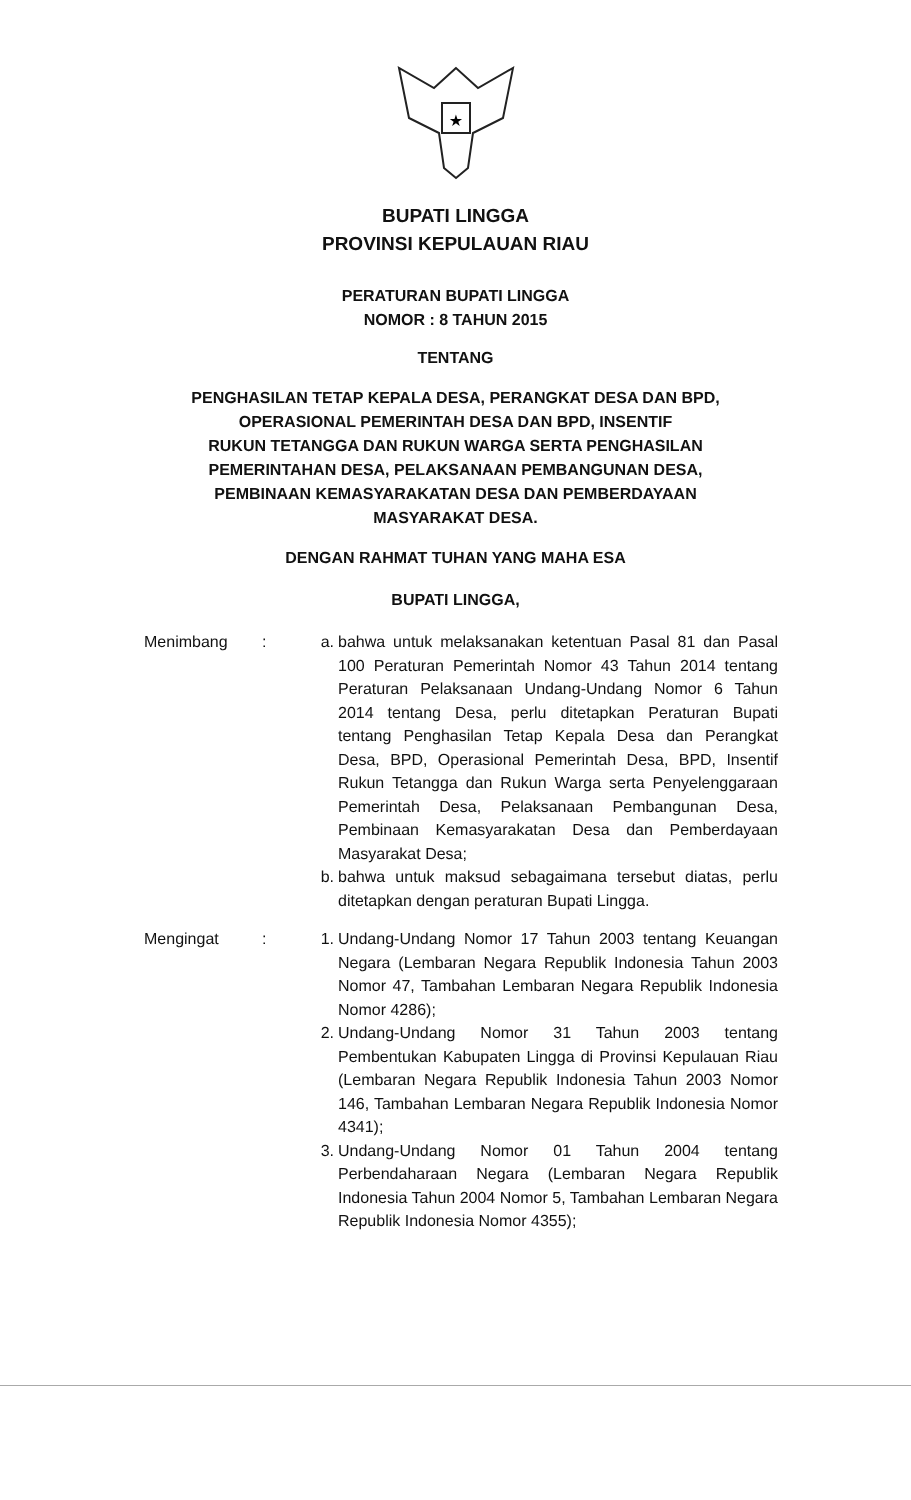★
BUPATI LINGGA
PROVINSI KEPULAUAN RIAU
PERATURAN BUPATI LINGGA
NOMOR : 8 TAHUN 2015
TENTANG
PENGHASILAN TETAP KEPALA DESA, PERANGKAT DESA DAN BPD,
OPERASIONAL PEMERINTAH DESA DAN BPD, INSENTIF
RUKUN TETANGGA DAN RUKUN WARGA SERTA PENGHASILAN
PEMERINTAHAN DESA, PELAKSANAAN PEMBANGUNAN DESA,
PEMBINAAN KEMASYARAKATAN DESA DAN PEMBERDAYAAN
MASYARAKAT DESA.
DENGAN RAHMAT TUHAN YANG MAHA ESA
BUPATI LINGGA,
Menimbang : a. bahwa untuk melaksanakan ketentuan Pasal 81 dan Pasal 100 Peraturan Pemerintah Nomor 43 Tahun 2014 tentang Peraturan Pelaksanaan Undang-Undang Nomor 6 Tahun 2014 tentang Desa, perlu ditetapkan Peraturan Bupati tentang Penghasilan Tetap Kepala Desa dan Perangkat Desa, BPD, Operasional Pemerintah Desa, BPD, Insentif Rukun Tetangga dan Rukun Warga serta Penyelenggaraan Pemerintah Desa, Pelaksanaan Pembangunan Desa, Pembinaan Kemasyarakatan Desa dan Pemberdayaan Masyarakat Desa;
b. bahwa untuk maksud sebagaimana tersebut diatas, perlu ditetapkan dengan peraturan Bupati Lingga.
Mengingat : 1. Undang-Undang Nomor 17 Tahun 2003 tentang Keuangan Negara (Lembaran Negara Republik Indonesia Tahun 2003 Nomor 47, Tambahan Lembaran Negara Republik Indonesia Nomor 4286);
2. Undang-Undang Nomor 31 Tahun 2003 tentang Pembentukan Kabupaten Lingga di Provinsi Kepulauan Riau (Lembaran Negara Republik Indonesia Tahun 2003 Nomor 146, Tambahan Lembaran Negara Republik Indonesia Nomor 4341);
3. Undang-Undang Nomor 01 Tahun 2004 tentang Perbendaharaan Negara (Lembaran Negara Republik Indonesia Tahun 2004 Nomor 5, Tambahan Lembaran Negara Republik Indonesia Nomor 4355);